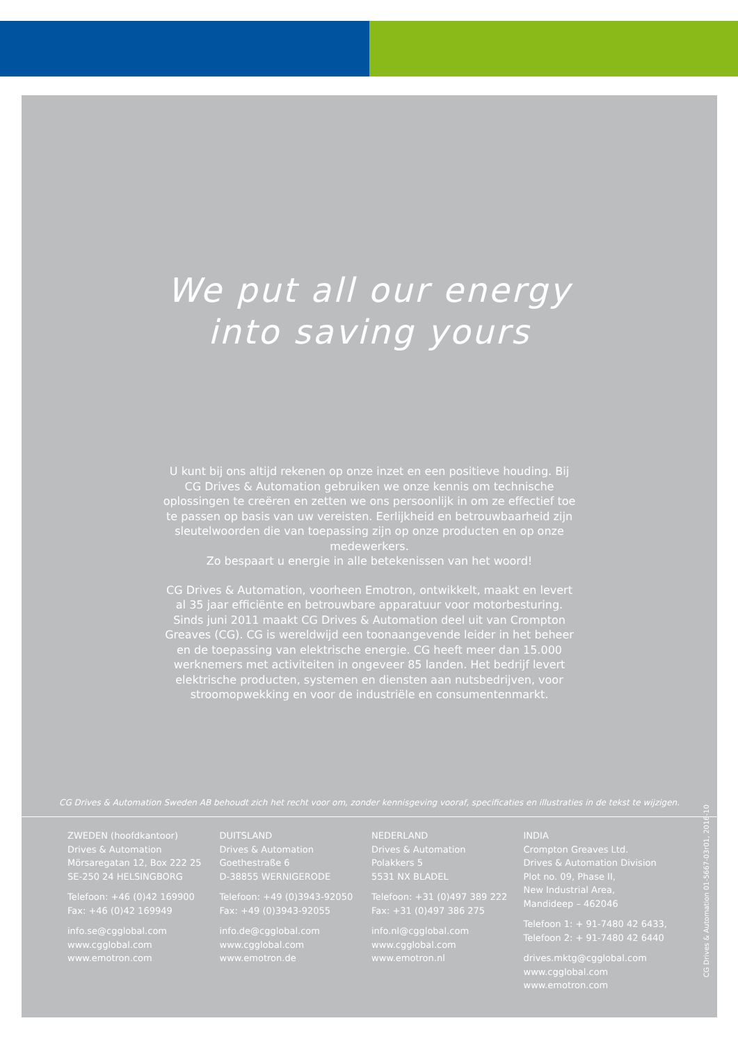We put all our energy
into saving yours
U kunt bij ons altijd rekenen op onze inzet en een positieve houding. Bij CG Drives & Automation gebruiken we onze kennis om technische oplossingen te creëren en zetten we ons persoonlijk in om ze effectief toe te passen op basis van uw vereisten. Eerlijkheid en betrouwbaarheid zijn sleutelwoorden die van toepassing zijn op onze producten en op onze medewerkers.
Zo bespaart u energie in alle betekenissen van het woord!
CG Drives & Automation, voorheen Emotron, ontwikkelt, maakt en levert al 35 jaar efficiënte en betrouwbare apparatuur voor motorbesturing. Sinds juni 2011 maakt CG Drives & Automation deel uit van Crompton Greaves (CG). CG is wereldwijd een toonaangevende leider in het beheer en de toepassing van elektrische energie. CG heeft meer dan 15.000 werknemers met activiteiten in ongeveer 85 landen. Het bedrijf levert elektrische producten, systemen en diensten aan nutsbedrijven, voor stroomopwekking en voor de industriële en consumentenmarkt.
CG Drives & Automation 01-5667-03r01, 2016-10
CG Drives & Automation Sweden AB behoudt zich het recht voor om, zonder kennisgeving vooraf, specificaties en illustraties in de tekst te wijzigen.
ZWEDEN (hoofdkantoor)
Drives & Automation
Mörsaregatan 12, Box 222 25
SE-250 24 HELSINGBORG
Telefoon: +46 (0)42 169900
Fax: +46 (0)42 169949
info.se@cgglobal.com
www.cgglobal.com
www.emotron.com
DUITSLAND
Drives & Automation
Goethestraße 6
D-38855 WERNIGERODE
Telefoon: +49 (0)3943-92050
Fax: +49 (0)3943-92055
info.de@cgglobal.com
www.cgglobal.com
www.emotron.de
NEDERLAND
Drives & Automation
Polakkers 5
5531 NX BLADEL
Telefoon: +31 (0)497 389 222
Fax: +31 (0)497 386 275
info.nl@cgglobal.com
www.cgglobal.com
www.emotron.nl
INDIA
Crompton Greaves Ltd.
Drives & Automation Division
Plot no. 09, Phase II,
New Industrial Area,
Mandideep – 462046
Telefoon 1: + 91-7480 42 6433,
Telefoon 2: + 91-7480 42 6440
drives.mktg@cgglobal.com
www.cgglobal.com
www.emotron.com